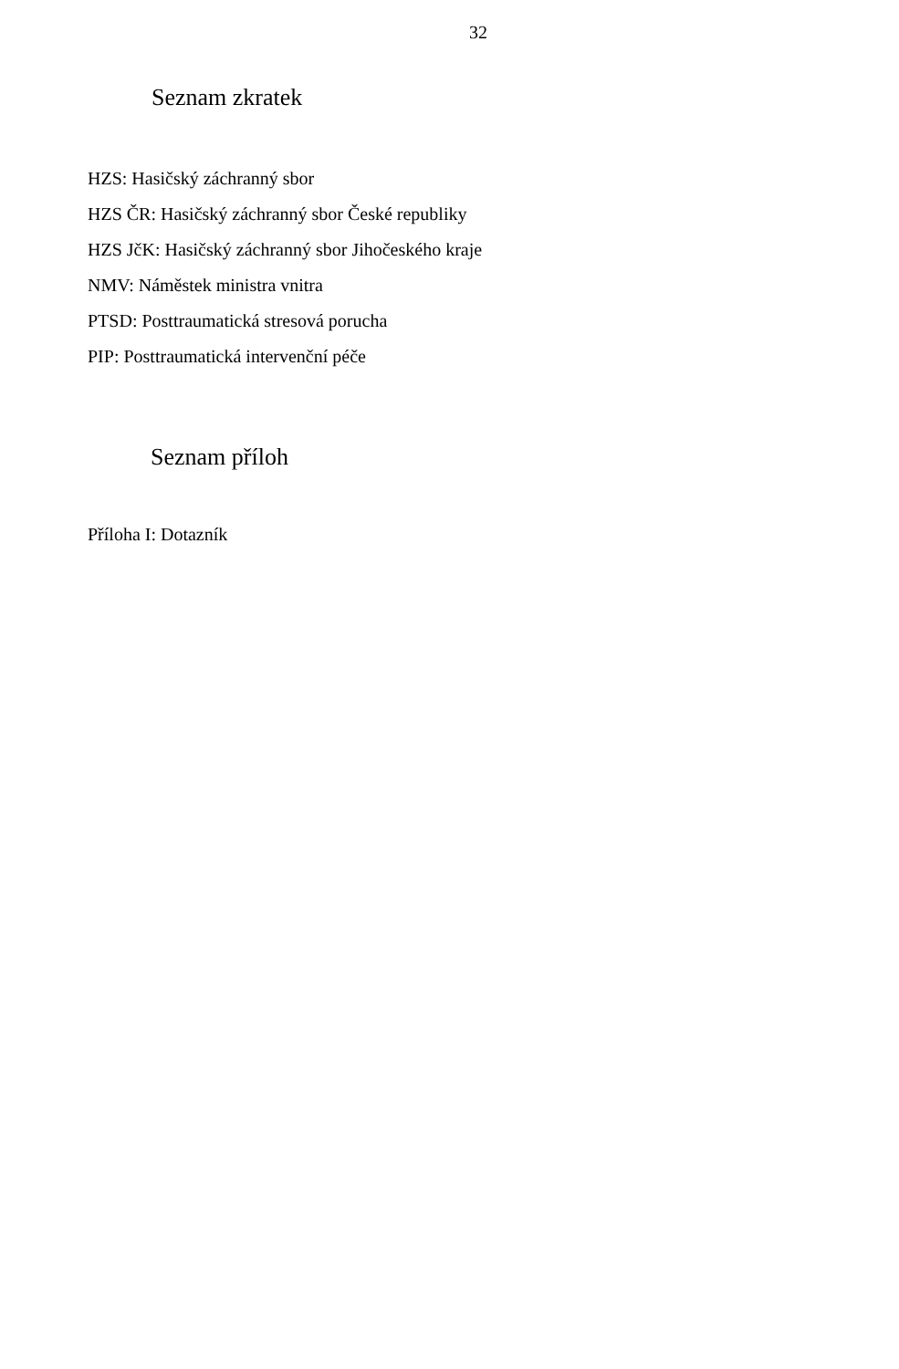32
Seznam zkratek
HZS: Hasičský záchranný sbor
HZS ČR: Hasičský záchranný sbor České republiky
HZS JčK: Hasičský záchranný sbor Jihočeského kraje
NMV: Náměstek ministra vnitra
PTSD: Posttraumatická stresová porucha
PIP: Posttraumatická intervenční péče
Seznam příloh
Příloha I: Dotazník